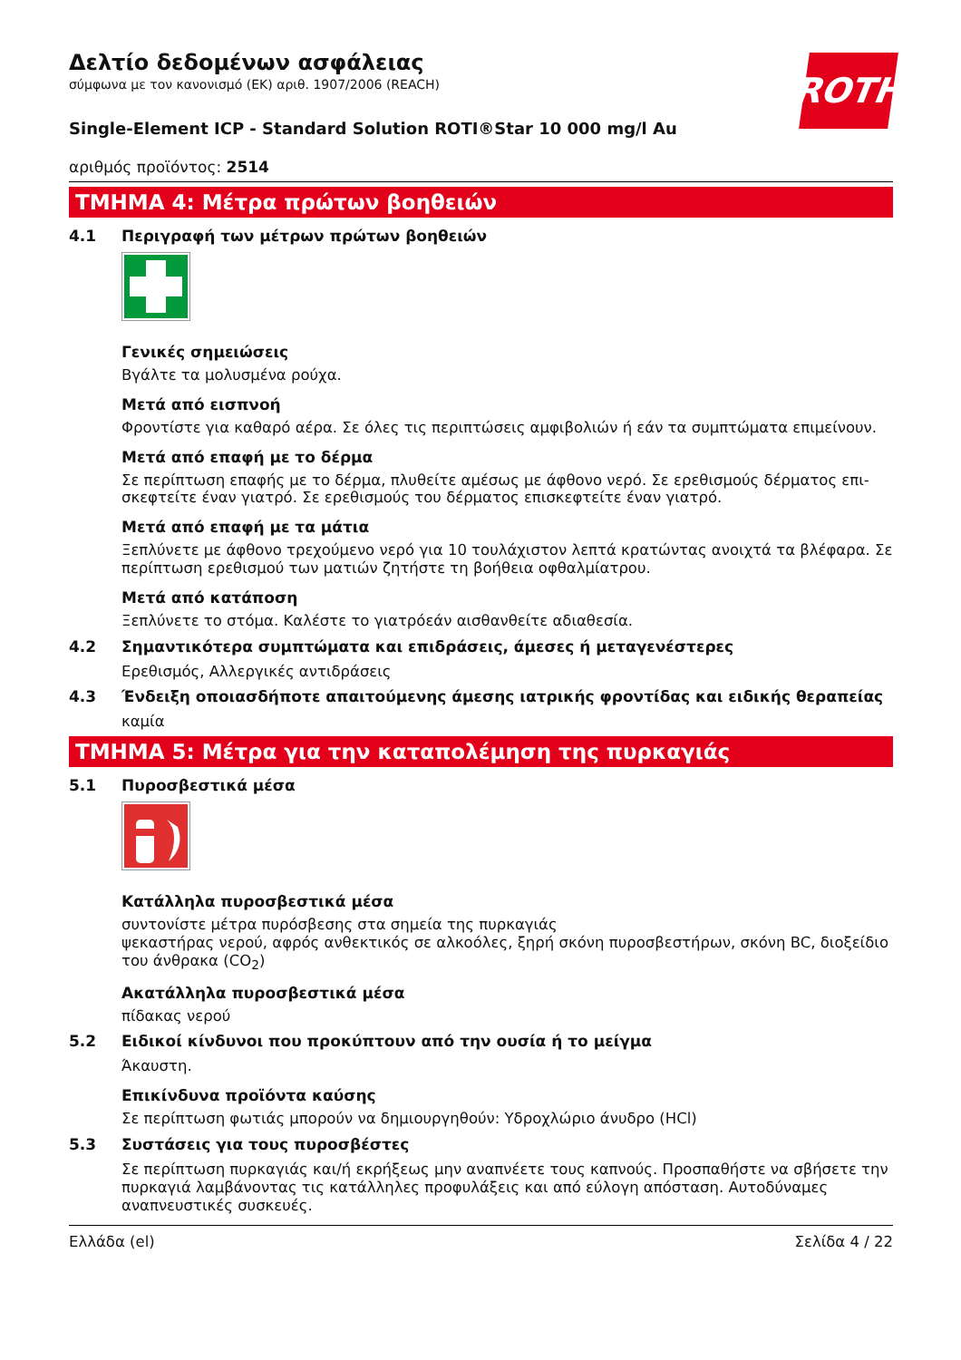ROTH
Δελτίο δεδομένων ασφάλειας
σύμφωνα με τον κανονισμό (ΕΚ) αριθ. 1907/2006 (REACH)
Single-Element ICP - Standard Solution ROTI®Star 10 000 mg/l Au
αριθμός προϊόντος: 2514
ΤΜΗΜΑ 4: Μέτρα πρώτων βοηθειών
4.1 Περιγραφή των μέτρων πρώτων βοηθειών
Γενικές σημειώσεις
Βγάλτε τα μολυσμένα ρούχα.
Μετά από εισπνοή
Φροντίστε για καθαρό αέρα. Σε όλες τις περιπτώσεις αμφιβολιών ή εάν τα συμπτώματα επιμείνουν.
Μετά από επαφή με το δέρμα
Σε περίπτωση επαφής με το δέρμα, πλυθείτε αμέσως με άφθονο νερό. Σε ερεθισμούς δέρματος επι­σκεφτείτε έναν γιατρό. Σε ερεθισμούς του δέρματος επισκεφτείτε έναν γιατρό.
Μετά από επαφή με τα μάτια
Ξεπλύνετε με άφθονο τρεχούμενο νερό για 10 τουλάχιστον λεπτά κρατώντας ανοιχτά τα βλέφαρα. Σε περίπτωση ερεθισμού των ματιών ζητήστε τη βοήθεια οφθαλμίατρου.
Μετά από κατάποση
Ξεπλύνετε το στόμα. Καλέστε το γιατρόεάν αισθανθείτε αδιαθεσία.
4.2 Σημαντικότερα συμπτώματα και επιδράσεις, άμεσες ή μεταγενέστερες
Ερεθισμός, Αλλεργικές αντιδράσεις
4.3 Ένδειξη οποιασδήποτε απαιτούμενης άμεσης ιατρικής φροντίδας και ειδικής θεραπείας
καμία
ΤΜΗΜΑ 5: Μέτρα για την καταπολέμηση της πυρκαγιάς
5.1 Πυροσβεστικά μέσα
Κατάλληλα πυροσβεστικά μέσα
συντονίστε μέτρα πυρόσβεσης στα σημεία της πυρκαγιάς
ψεκαστήρας νερού, αφρός ανθεκτικός σε αλκοόλες, ξηρή σκόνη πυροσβεστήρων, σκόνη BC, διο­ξείδιο του άνθρακα (CO<sub>2</sub>)
Ακατάλληλα πυροσβεστικά μέσα
πίδακας νερού
5.2 Ειδικοί κίνδυνοι που προκύπτουν από την ουσία ή το μείγμα
Άκαυστη.
Επικίνδυνα προϊόντα καύσης
Σε περίπτωση φωτιάς μπορούν να δημιουργηθούν: Υδροχλώριο άνυδρο (HCl)
5.3 Συστάσεις για τους πυροσβέστες
Σε περίπτωση πυρκαγιάς και/ή εκρήξεως μην αναπνέετε τους καπνούς. Προσπαθήστε να σβήσετε την πυρκαγιά λαμβάνοντας τις κατάλληλες προφυλάξεις και από εύλογη απόσταση. Αυτοδύναμες αναπνευστικές συσκευές.
Ελλάδα (el) Σελίδα 4 / 22